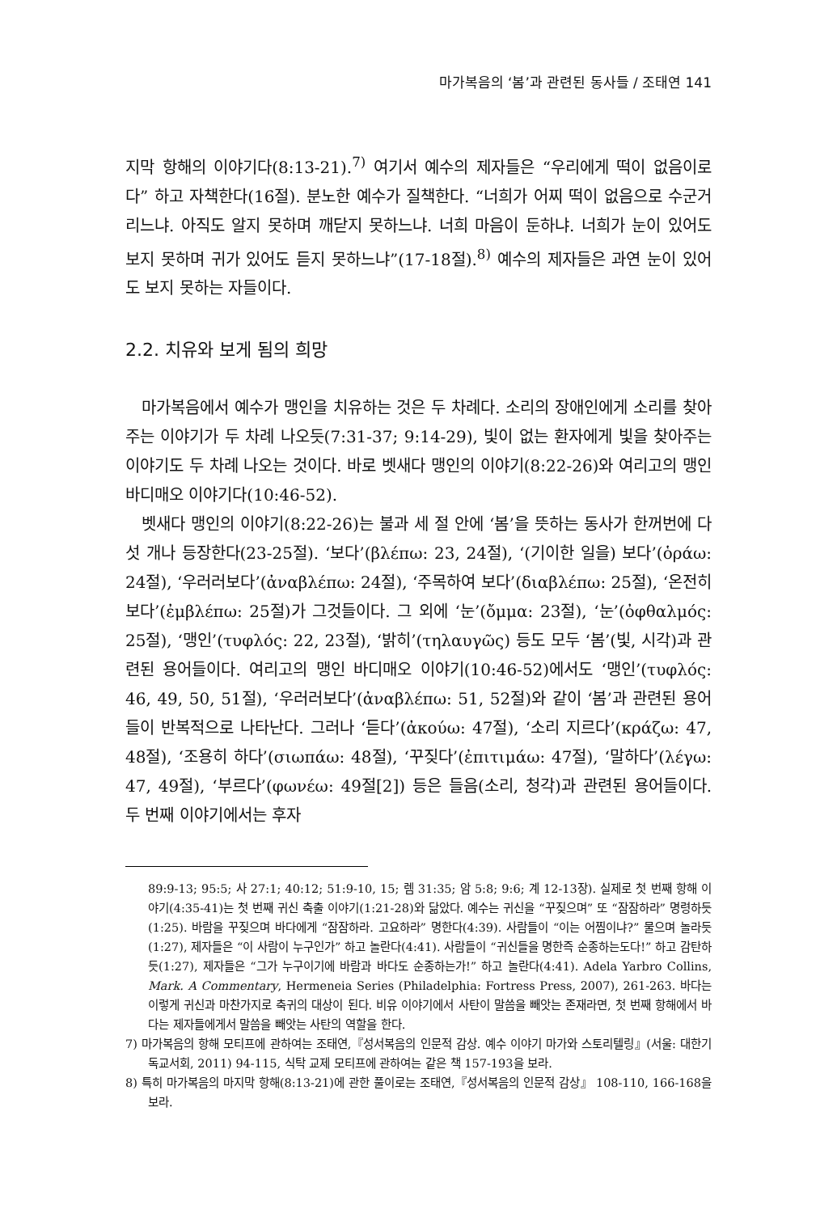마가복음의 ‘봄’과 관련된 동사들 / 조태연 141
지막 항해의 이야기다(8:13-21).<sup>7)</sup> 여기서 예수의 제자들은 “우리에게 떡이 없음이로다” 하고 자책한다(16절). 분노한 예수가 질책한다. “너희가 어찌 떡이 없음으로 수군거리느냐. 아직도 알지 못하며 깨닫지 못하느냐. 너희 마음이 둔하냐. 너희가 눈이 있어도 보지 못하며 귀가 있어도 듣지 못하느냐”(17-18절).<sup>8)</sup> 예수의 제자들은 과연 눈이 있어도 보지 못하는 자들이다.
2.2. 치유와 보게 됨의 희망
마가복음에서 예수가 맹인을 치유하는 것은 두 차례다. 소리의 장애인에게 소리를 찾아주는 이야기가 두 차례 나오듯(7:31-37; 9:14-29), 빛이 없는 환자에게 빛을 찾아주는 이야기도 두 차례 나오는 것이다. 바로 벳새다 맹인의 이야기(8:22-26)와 여리고의 맹인 바디매오 이야기다(10:46-52).
벳새다 맹인의 이야기(8:22-26)는 불과 세 절 안에 ‘봄’을 뜻하는 동사가 한꺼번에 다섯 개나 등장한다(23-25절). ‘보다’(βλέπω: 23, 24절), ‘(기이한 일을) 보다’(ὁράω: 24절), ‘우러러보다’(ἀναβλέπω: 24절), ‘주목하여 보다’(διαβλέπω: 25절), ‘온전히 보다’(ἐμβλέπω: 25절)가 그것들이다. 그 외에 ‘눈’(ὄμμα: 23절), ‘눈’(ὀφθαλμός: 25절), ‘맹인’(τυφλός: 22, 23절), ‘밝히’(τηλαυγῶς) 등도 모두 ‘봄’(빛, 시각)과 관련된 용어들이다. 여리고의 맹인 바디매오 이야기(10:46-52)에서도 ‘맹인’(τυφλός: 46, 49, 50, 51절), ‘우러러보다’(ἀναβλέπω: 51, 52절)와 같이 ‘봄’과 관련된 용어들이 반복적으로 나타난다. 그러나 ‘듣다’(ἀκούω: 47절), ‘소리 지르다’(κράζω: 47, 48절), ‘조용히 하다’(σιωπάω: 48절), ‘꾸짖다’(ἐπιτιμάω: 47절), ‘말하다’(λέγω: 47, 49절), ‘부르다’(φωνέω: 49절[2]) 등은 들음(소리, 청각)과 관련된 용어들이다. 두 번째 이야기에서는 후자
89:9-13; 95:5; 사 27:1; 40:12; 51:9-10, 15; 렘 31:35; 암 5:8; 9:6; 계 12-13장). 실제로 첫 번째 항해 이야기(4:35-41)는 첫 번째 귀신 축출 이야기(1:21-28)와 닮았다. 예수는 귀신을 “꾸짖으며” 또 “잠잠하라” 명령하듯(1:25). 바람을 꾸짖으며 바다에게 “잠잠하라. 고요하라” 명한다(4:39). 사람들이 “이는 어찜이냐?” 물으며 놀라듯(1:27), 제자들은 “이 사람이 누구인가” 하고 놀란다(4:41). 사람들이 “귀신들을 명한즉 순종하는도다!” 하고 감탄하듯(1:27), 제자들은 “그가 누구이기에 바람과 바다도 순종하는가!” 하고 놀란다(4:41). Adela Yarbro Collins, Mark. A Commentary, Hermeneia Series (Philadelphia: Fortress Press, 2007), 261-263. 바다는 이렇게 귀신과 마찬가지로 축귀의 대상이 된다. 비유 이야기에서 사탄이 말씀을 빼앗는 존재라면, 첫 번째 항해에서 바다는 제자들에게서 말씀을 빼앗는 사탄의 역할을 한다.
7) 마가복음의 항해 모티프에 관하여는 조태연,『성서복음의 인문적 감상. 예수 이야기 마가와 스토리텔링』(서울: 대한기독교서회, 2011) 94-115, 식탁 교제 모티프에 관하여는 같은 책 157-193을 보라.
8) 특히 마가복음의 마지막 항해(8:13-21)에 관한 풀이로는 조태연,『성서복음의 인문적 감상』 108-110, 166-168을 보라.